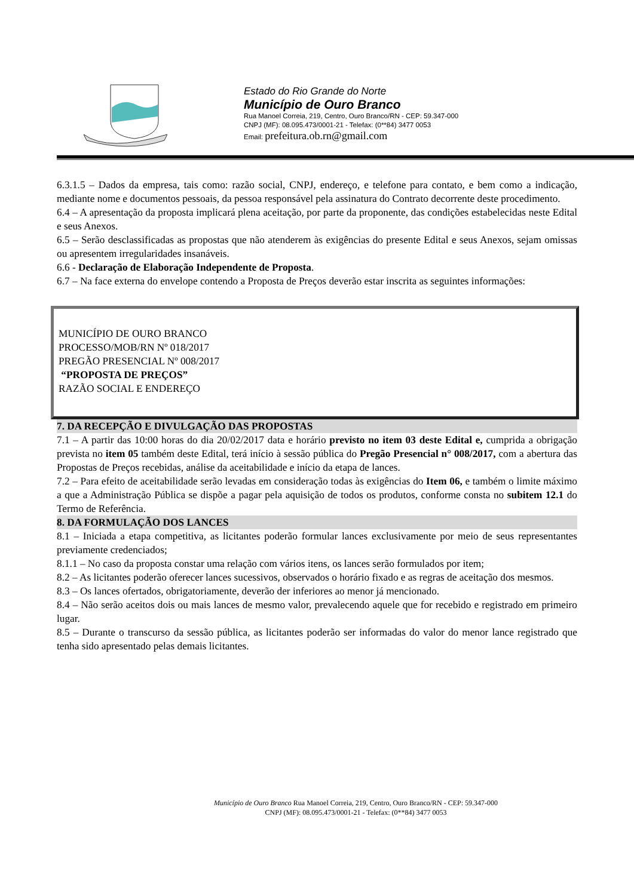Estado do Rio Grande do Norte
Município de Ouro Branco
Rua Manoel Correia, 219, Centro, Ouro Branco/RN - CEP: 59.347-000
CNPJ (MF): 08.095.473/0001-21 - Telefax: (0**84) 3477 0053
Email: prefeitura.ob.rn@gmail.com
6.3.1.5 – Dados da empresa, tais como: razão social, CNPJ, endereço, e telefone para contato, e bem como a indicação, mediante nome e documentos pessoais, da pessoa responsável pela assinatura do Contrato decorrente deste procedimento.
6.4 – A apresentação da proposta implicará plena aceitação, por parte da proponente, das condições estabelecidas neste Edital e seus Anexos.
6.5 – Serão desclassificadas as propostas que não atenderem às exigências do presente Edital e seus Anexos, sejam omissas ou apresentem irregularidades insanáveis.
6.6 - Declaração de Elaboração Independente de Proposta.
6.7 – Na face externa do envelope contendo a Proposta de Preços deverão estar inscrita as seguintes informações:
MUNICÍPIO DE OURO BRANCO
PROCESSO/MOB/RN Nº 018/2017
PREGÃO PRESENCIAL Nº 008/2017
“PROPOSTA DE PREÇOS”
RAZÃO SOCIAL E ENDEREÇO
7. DA RECEPÇÃO E DIVULGAÇÃO DAS PROPOSTAS
7.1 – A partir das 10:00 horas do dia 20/02/2017 data e horário previsto no item 03 deste Edital e, cumprida a obrigação prevista no item 05 também deste Edital, terá início à sessão pública do Pregão Presencial n° 008/2017, com a abertura das Propostas de Preços recebidas, análise da aceitabilidade e início da etapa de lances.
7.2 – Para efeito de aceitabilidade serão levadas em consideração todas às exigências do Item 06, e também o limite máximo a que a Administração Pública se dispõe a pagar pela aquisição de todos os produtos, conforme consta no subitem 12.1 do Termo de Referência.
8. DA FORMULAÇÃO DOS LANCES
8.1 – Iniciada a etapa competitiva, as licitantes poderão formular lances exclusivamente por meio de seus representantes previamente credenciados;
8.1.1 – No caso da proposta constar uma relação com vários itens, os lances serão formulados por item;
8.2 – As licitantes poderão oferecer lances sucessivos, observados o horário fixado e as regras de aceitação dos mesmos.
8.3 – Os lances ofertados, obrigatoriamente, deverão der inferiores ao menor já mencionado.
8.4 – Não serão aceitos dois ou mais lances de mesmo valor, prevalecendo aquele que for recebido e registrado em primeiro lugar.
8.5 – Durante o transcurso da sessão pública, as licitantes poderão ser informadas do valor do menor lance registrado que tenha sido apresentado pelas demais licitantes.
Município de Ouro Branco Rua Manoel Correia, 219, Centro, Ouro Branco/RN - CEP: 59.347-000
CNPJ (MF): 08.095.473/0001-21 - Telefax: (0**84) 3477 0053